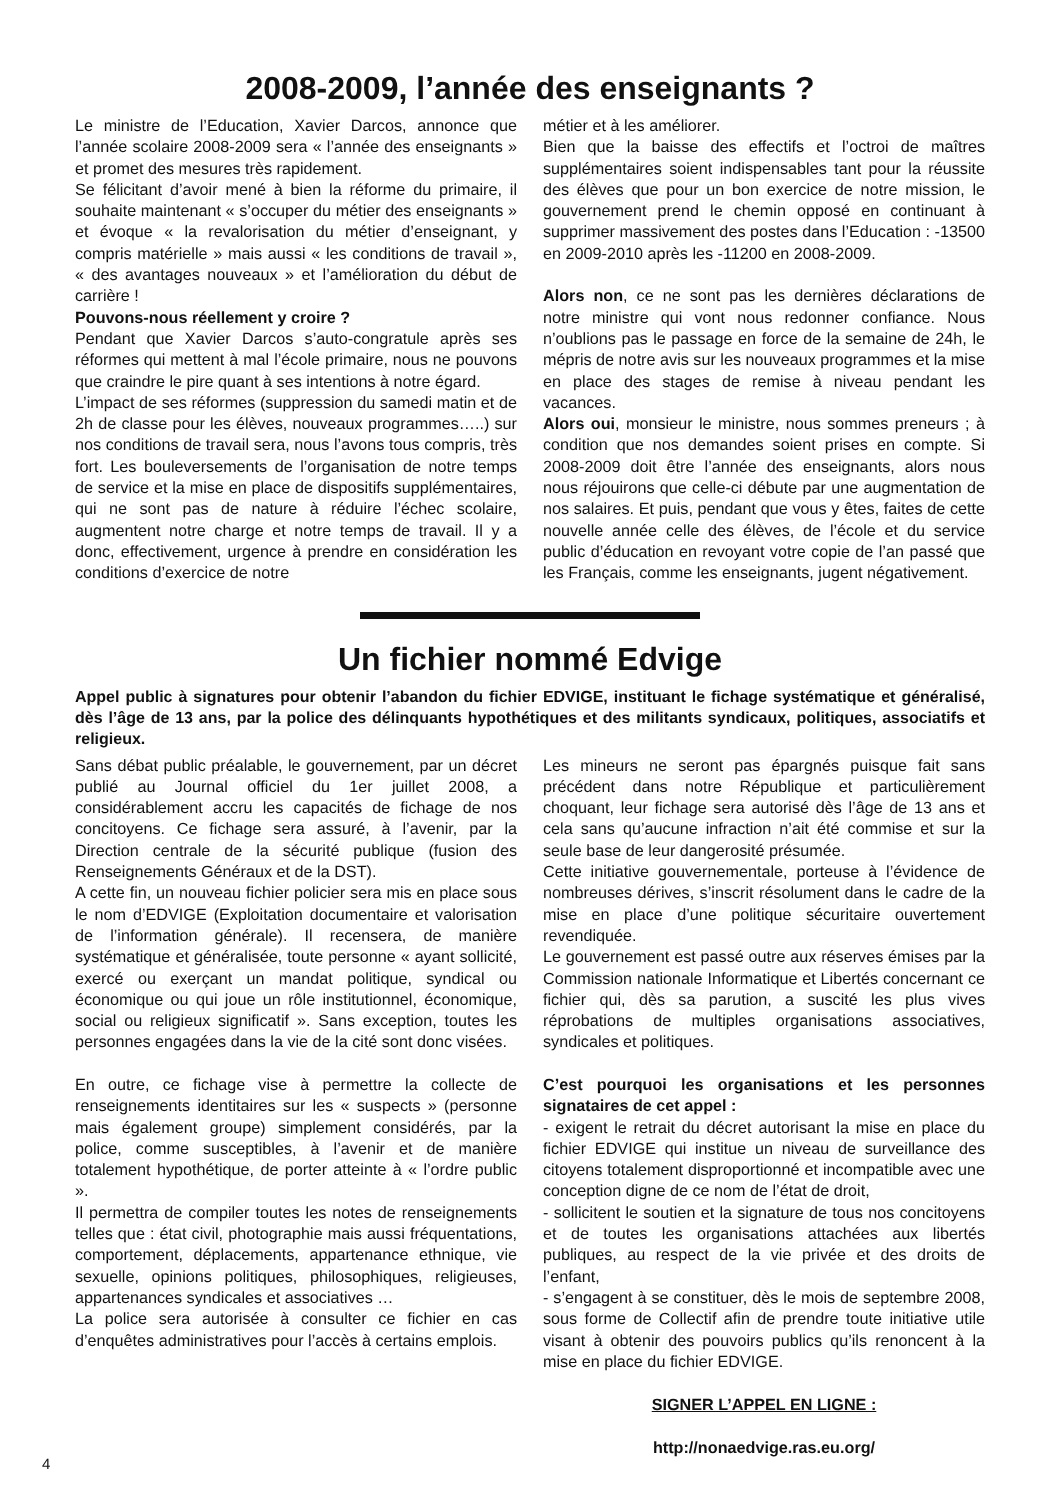2008-2009, l’année des enseignants ?
Le ministre de l’Education, Xavier Darcos, annonce que l’année scolaire 2008-2009 sera « l’année des enseignants » et promet des mesures très rapidement.
Se félicitant d’avoir mené à bien la réforme du primaire, il souhaite maintenant « s’occuper du métier des enseignants » et évoque « la revalorisation du métier d’enseignant, y compris matérielle » mais aussi « les conditions de travail », « des avantages nouveaux » et l’amélioration du début de carrière !
Pouvons-nous réellement y croire ?
Pendant que Xavier Darcos s’auto-congratule après ses réformes qui mettent à mal l’école primaire, nous ne pouvons que craindre le pire quant à ses intentions à notre égard.
L’impact de ses réformes (suppression du samedi matin et de 2h de classe pour les élèves, nouveaux programmes…..) sur nos conditions de travail sera, nous l’avons tous compris, très fort. Les bouleversements de l’organisation de notre temps de service et la mise en place de dispositifs supplémentaires, qui ne sont pas de nature à réduire l’échec scolaire, augmentent notre charge et notre temps de travail. Il y a donc, effectivement, urgence à prendre en considération les conditions d’exercice de notre
métier et à les améliorer.
Bien que la baisse des effectifs et l’octroi de maîtres supplémentaires soient indispensables tant pour la réussite des élèves que pour un bon exercice de notre mission, le gouvernement prend le chemin opposé en continuant à supprimer massivement des postes dans l’Education : -13500 en 2009-2010 après les -11200 en 2008-2009.
Alors non, ce ne sont pas les dernières déclarations de notre ministre qui vont nous redonner confiance. Nous n’oublions pas le passage en force de la semaine de 24h, le mépris de notre avis sur les nouveaux programmes et la mise en place des stages de remise à niveau pendant les vacances.
Alors oui, monsieur le ministre, nous sommes preneurs ; à condition que nos demandes soient prises en compte. Si 2008-2009 doit être l’année des enseignants, alors nous nous réjouirons que celle-ci débute par une augmentation de nos salaires. Et puis, pendant que vous y êtes, faites de cette nouvelle année celle des élèves, de l’école et du service public d’éducation en revoyant votre copie de l’an passé que les Français, comme les enseignants, jugent négativement.
Un fichier nommé Edvige
Appel public à signatures pour obtenir l’abandon du fichier EDVIGE, instituant le fichage systématique et généralisé, dès l’âge de 13 ans, par la police des délinquants hypothétiques et des militants syndicaux, politiques, associatifs et religieux.
Sans débat public préalable, le gouvernement, par un décret publié au Journal officiel du 1er juillet 2008, a considérablement accru les capacités de fichage de nos concitoyens. Ce fichage sera assuré, à l’avenir, par la Direction centrale de la sécurité publique (fusion des Renseignements Généraux et de la DST).
A cette fin, un nouveau fichier policier sera mis en place sous le nom d’EDVIGE (Exploitation documentaire et valorisation de l’information générale). Il recensera, de manière systématique et généralisée, toute personne « ayant sollicité, exercé ou exerçant un mandat politique, syndical ou économique ou qui joue un rôle institutionnel, économique, social ou religieux significatif ». Sans exception, toutes les personnes engagées dans la vie de la cité sont donc visées.
En outre, ce fichage vise à permettre la collecte de renseignements identitaires sur les « suspects » (personne mais également groupe) simplement considérés, par la police, comme susceptibles, à l’avenir et de manière totalement hypothétique, de porter atteinte à « l’ordre public ».
Il permettra de compiler toutes les notes de renseignements telles que : état civil, photographie mais aussi fréquentations, comportement, déplacements, appartenance ethnique, vie sexuelle, opinions politiques, philosophiques, religieuses, appartenances syndicales et associatives …
La police sera autorisée à consulter ce fichier en cas d’enquêtes administratives pour l’accès à certains emplois.
Les mineurs ne seront pas épargnés puisque fait sans précédent dans notre République et particulièrement choquant, leur fichage sera autorisé dès l’âge de 13 ans et cela sans qu’aucune infraction n’ait été commise et sur la seule base de leur dangerosité présumée.
Cette initiative gouvernementale, porteuse à l’évidence de nombreuses dérives, s’inscrit résolument dans le cadre de la mise en place d’une politique sécuritaire ouvertement revendiquée.
Le gouvernement est passé outre aux réserves émises par la Commission nationale Informatique et Libertés concernant ce fichier qui, dès sa parution, a suscité les plus vives réprobations de multiples organisations associatives, syndicales et politiques.
C’est pourquoi les organisations et les personnes signataires de cet appel :
- exigent le retrait du décret autorisant la mise en place du fichier EDVIGE qui institue un niveau de surveillance des citoyens totalement disproportionné et incompatible avec une conception digne de ce nom de l’état de droit,
- sollicitent le soutien et la signature de tous nos concitoyens et de toutes les organisations attachées aux libertés publiques, au respect de la vie privée et des droits de l’enfant,
- s’engagent à se constituer, dès le mois de septembre 2008, sous forme de Collectif afin de prendre toute initiative utile visant à obtenir des pouvoirs publics qu’ils renoncent à la mise en place du fichier EDVIGE.
SIGNER L’APPEL EN LIGNE :
http://nonaedvige.ras.eu.org/
4